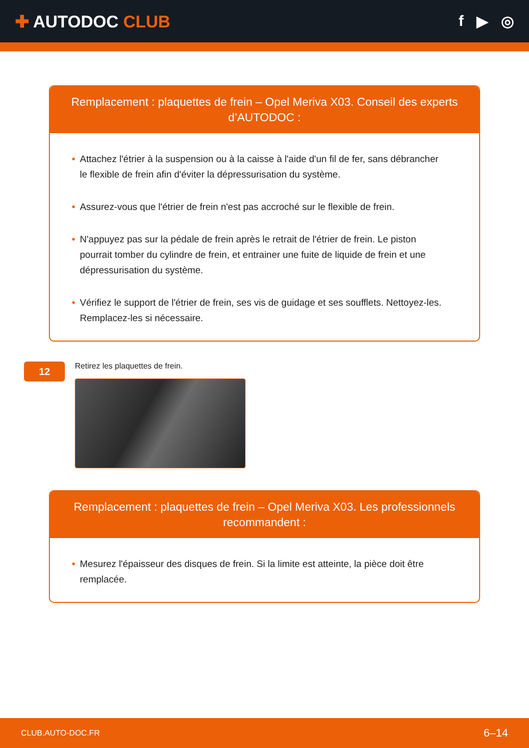✚ AUTODOC CLUB f ▶ ◎
Remplacement : plaquettes de frein – Opel Meriva X03. Conseil des experts d’AUTODOC :
• Attachez l'étrier à la suspension ou à la caisse à l'aide d'un fil de fer, sans débrancher le flexible de frein afin d'éviter la dépressurisation du système.
• Assurez-vous que l'étrier de frein n'est pas accroché sur le flexible de frein.
• N'appuyez pas sur la pédale de frein après le retrait de l'étrier de frein. Le piston pourrait tomber du cylindre de frein, et entrainer une fuite de liquide de frein et une dépressurisation du système.
• Vérifiez le support de l'étrier de frein, ses vis de guidage et ses soufflets. Nettoyez-les. Remplacez-les si nécessaire.
12
Retirez les plaquettes de frein.
Remplacement : plaquettes de frein – Opel Meriva X03. Les professionnels recommandent :
• Mesurez l'épaisseur des disques de frein. Si la limite est atteinte, la pièce doit être remplacée.
CLUB.AUTO-DOC.FR 6–14